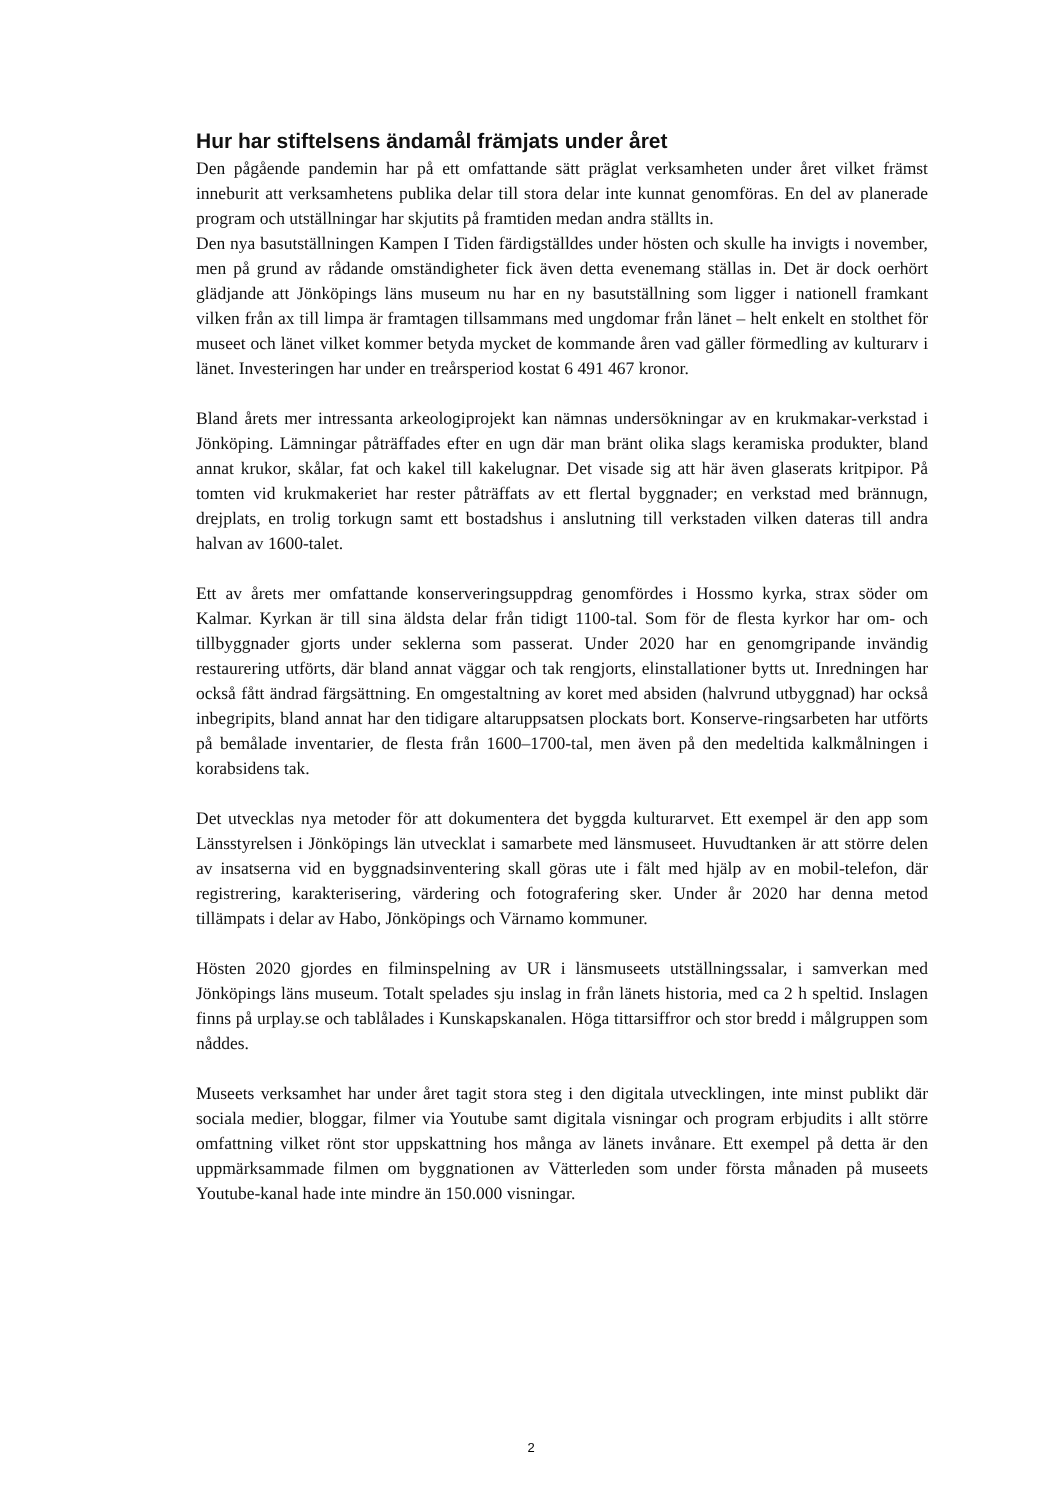Hur har stiftelsens ändamål främjats under året
Den pågående pandemin har på ett omfattande sätt präglat verksamheten under året vilket främst inneburit att verksamhetens publika delar till stora delar inte kunnat genomföras. En del av planerade program och utställningar har skjutits på framtiden medan andra ställts in.
Den nya basutställningen Kampen I Tiden färdigställdes under hösten och skulle ha invigts i november, men på grund av rådande omständigheter fick även detta evenemang ställas in. Det är dock oerhört glädjande att Jönköpings läns museum nu har en ny basutställning som ligger i nationell framkant vilken från ax till limpa är framtagen tillsammans med ungdomar från länet – helt enkelt en stolthet för museet och länet vilket kommer betyda mycket de kommande åren vad gäller förmedling av kulturarv i länet. Investeringen har under en treårsperiod kostat 6 491 467 kronor.
Bland årets mer intressanta arkeologiprojekt kan nämnas undersökningar av en krukmakar-verkstad i Jönköping. Lämningar påträffades efter en ugn där man bränt olika slags keramiska produkter, bland annat krukor, skålar, fat och kakel till kakelugnar. Det visade sig att här även glaserats kritpipor. På tomten vid krukmakeriet har rester påträffats av ett flertal byggnader; en verkstad med brännugn, drejplats, en trolig torkugn samt ett bostadshus i anslutning till verkstaden vilken dateras till andra halvan av 1600-talet.
Ett av årets mer omfattande konserveringsuppdrag genomfördes i Hossmo kyrka, strax söder om Kalmar. Kyrkan är till sina äldsta delar från tidigt 1100-tal. Som för de flesta kyrkor har om- och tillbyggnader gjorts under seklerna som passerat. Under 2020 har en genomgripande invändig restaurering utförts, där bland annat väggar och tak rengjorts, elinstallationer bytts ut. Inredningen har också fått ändrad färgsättning. En omgestaltning av koret med absiden (halvrund utbyggnad) har också inbegripits, bland annat har den tidigare altaruppsatsen plockats bort. Konserve-ringsarbeten har utförts på bemålade inventarier, de flesta från 1600–1700-tal, men även på den medeltida kalkmålningen i korabsidens tak.
Det utvecklas nya metoder för att dokumentera det byggda kulturarvet. Ett exempel är den app som Länsstyrelsen i Jönköpings län utvecklat i samarbete med länsmuseet. Huvudtanken är att större delen av insatserna vid en byggnadsinventering skall göras ute i fält med hjälp av en mobil-telefon, där registrering, karakterisering, värdering och fotografering sker. Under år 2020 har denna metod tillämpats i delar av Habo, Jönköpings och Värnamo kommuner.
Hösten 2020 gjordes en filminspelning av UR i länsmuseets utställningssalar, i samverkan med Jönköpings läns museum. Totalt spelades sju inslag in från länets historia, med ca 2 h speltid. Inslagen finns på urplay.se och tablålades i Kunskapskanalen. Höga tittarsiffror och stor bredd i målgruppen som nåddes.
Museets verksamhet har under året tagit stora steg i den digitala utvecklingen, inte minst publikt där sociala medier, bloggar, filmer via Youtube samt digitala visningar och program erbjudits i allt större omfattning vilket rönt stor uppskattning hos många av länets invånare. Ett exempel på detta är den uppmärksammade filmen om byggnationen av Vätterleden som under första månaden på museets Youtube-kanal hade inte mindre än 150.000 visningar.
2